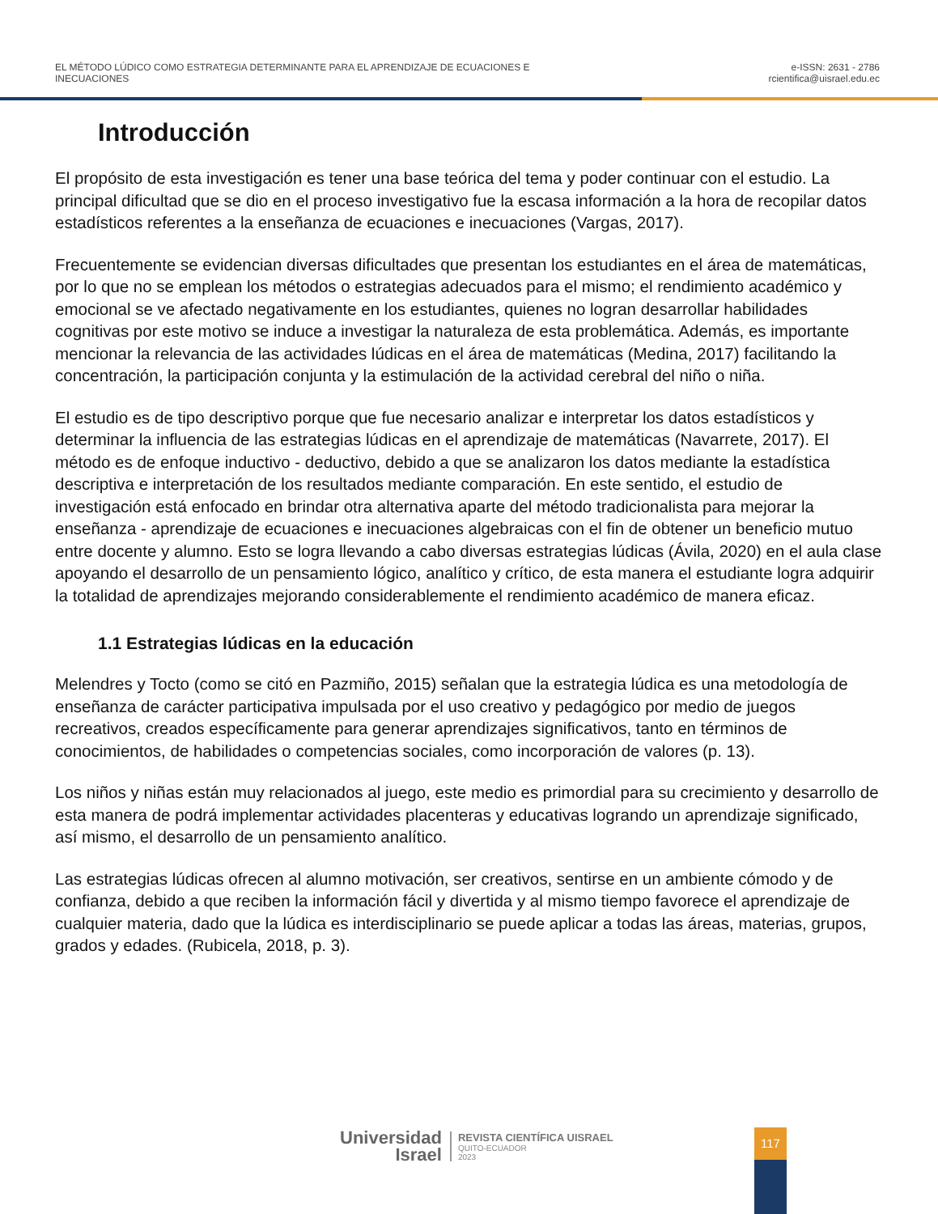EL MÉTODO LÚDICO COMO ESTRATEGIA DETERMINANTE PARA EL APRENDIZAJE DE ECUACIONES E
INECUACIONES
e-ISSN: 2631 - 2786
rcientifica@uisrael.edu.ec
Introducción
El propósito de esta investigación es tener una base teórica del tema y poder continuar con el estudio. La principal dificultad que se dio en el proceso investigativo fue la escasa información a la hora de recopilar datos estadísticos referentes a la enseñanza de ecuaciones e inecuaciones (Vargas, 2017).
Frecuentemente se evidencian diversas dificultades que presentan los estudiantes en el área de matemáticas, por lo que no se emplean los métodos o estrategias adecuados para el mismo; el rendimiento académico y emocional se ve afectado negativamente en los estudiantes, quienes no logran desarrollar habilidades cognitivas por este motivo se induce a investigar la naturaleza de esta problemática. Además, es importante mencionar la relevancia de las actividades lúdicas en el área de matemáticas (Medina, 2017) facilitando la concentración, la participación conjunta y la estimulación de la actividad cerebral del niño o niña.
El estudio es de tipo descriptivo porque que fue necesario analizar e interpretar los datos estadísticos y determinar la influencia de las estrategias lúdicas en el aprendizaje de matemáticas (Navarrete, 2017). El método es de enfoque inductivo - deductivo, debido a que se analizaron los datos mediante la estadística descriptiva e interpretación de los resultados mediante comparación. En este sentido, el estudio de investigación está enfocado en brindar otra alternativa aparte del método tradicionalista para mejorar la enseñanza - aprendizaje de ecuaciones e inecuaciones algebraicas con el fin de obtener un beneficio mutuo entre docente y alumno. Esto se logra llevando a cabo diversas estrategias lúdicas (Ávila, 2020) en el aula clase apoyando el desarrollo de un pensamiento lógico, analítico y crítico, de esta manera el estudiante logra adquirir la totalidad de aprendizajes mejorando considerablemente el rendimiento académico de manera eficaz.
1.1 Estrategias lúdicas en la educación
Melendres y Tocto (como se citó en Pazmiño, 2015) señalan que la estrategia lúdica es una metodología de enseñanza de carácter participativa impulsada por el uso creativo y pedagógico por medio de juegos recreativos, creados específicamente para generar aprendizajes significativos, tanto en términos de conocimientos, de habilidades o competencias sociales, como incorporación de valores (p. 13).
Los niños y niñas están muy relacionados al juego, este medio es primordial para su crecimiento y desarrollo de esta manera de podrá implementar actividades placenteras y educativas logrando un aprendizaje significado, así mismo, el desarrollo de un pensamiento analítico.
Las estrategias lúdicas ofrecen al alumno motivación, ser creativos, sentirse en un ambiente cómodo y de confianza, debido a que reciben la información fácil y divertida y al mismo tiempo favorece el aprendizaje de cualquier materia, dado que la lúdica es interdisciplinario se puede aplicar a todas las áreas, materias, grupos, grados y edades. (Rubicela, 2018, p. 3).
Universidad
Israel
REVISTA CIENTÍFICA UISRAEL
QUITO-ECUADOR
2023
117